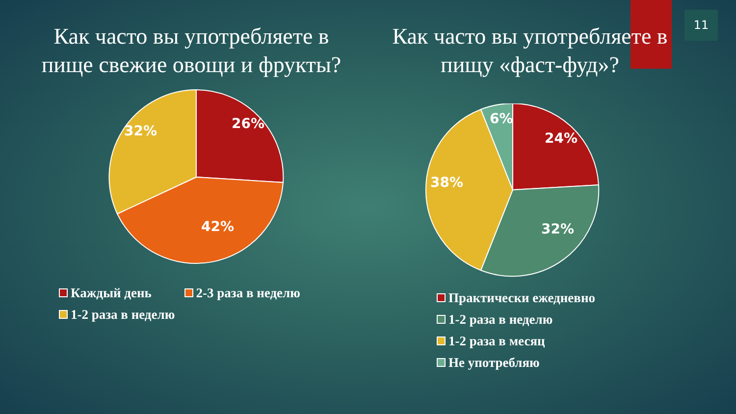11
Как часто вы употребляете в пище свежие овощи и фрукты?
26%
42%
32%
Каждый день 2-3 раза в неделю
1-2 раза в неделю
Как часто вы употребляете в пищу «фаст-фуд»?
24%
32%
38%
6%
Практически ежедневно
1-2 раза в неделю
1-2 раза в месяц
Не употребляю